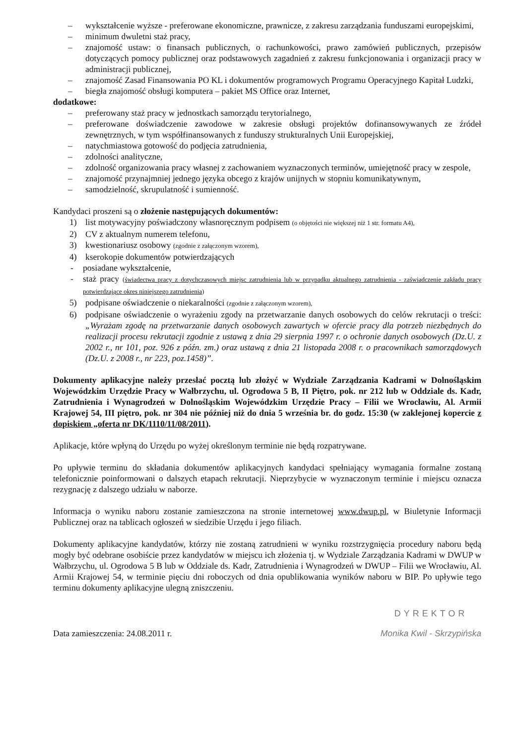– wykształcenie wyższe - preferowane ekonomiczne, prawnicze, z zakresu zarządzania funduszami europejskimi,
– minimum dwuletni staż pracy,
– znajomość ustaw: o finansach publicznych, o rachunkowości, prawo zamówień publicznych, przepisów dotyczących pomocy publicznej oraz podstawowych zagadnień z zakresu funkcjonowania i organizacji pracy w administracji publicznej,
– znajomość Zasad Finansowania PO KL i dokumentów programowych Programu Operacyjnego Kapitał Ludzki,
– biegła znajomość obsługi komputera – pakiet MS Office oraz Internet,
dodatkowe:
– preferowany staż pracy w jednostkach samorządu terytorialnego,
– preferowane doświadczenie zawodowe w zakresie obsługi projektów dofinansowywanych ze źródeł zewnętrznych, w tym współfinansowanych z funduszy strukturalnych Unii Europejskiej,
– natychmiastowa gotowość do podjęcia zatrudnienia,
– zdolności analityczne,
– zdolność organizowania pracy własnej z zachowaniem wyznaczonych terminów, umiejętność pracy w zespole,
– znajomość przynajmniej jednego języka obcego z krajów unijnych w stopniu komunikatywnym,
– samodzielność, skrupulatność i sumienność.
Kandydaci proszeni są o złożenie następujących dokumentów:
1) list motywacyjny poświadczony własnoręcznym podpisem (o objętości nie większej niż 1 str. formatu A4),
2) CV z aktualnym numerem telefonu,
3) kwestionariusz osobowy (zgodnie z załączonym wzorem),
4) kserokopie dokumentów potwierdzających
- posiadane wykształcenie,
- staż pracy (świadectwa pracy z dotychczasowych miejsc zatrudnienia lub w przypadku aktualnego zatrudnienia - zaświadczenie zakładu pracy potwierdzające okres niniejszego zatrudnienia)
5) podpisane oświadczenie o niekaralności (zgodnie z załączonym wzorem),
6) podpisane oświadczenie o wyrażeniu zgody na przetwarzanie danych osobowych do celów rekrutacji o treści: „Wyrażam zgodę na przetwarzanie danych osobowych zawartych w ofercie pracy dla potrzeb niezbędnych do realizacji procesu rekrutacji zgodnie z ustawą z dnia 29 sierpnia 1997 r. o ochronie danych osobowych (Dz.U. z 2002 r., nr 101, poz. 926 z późn. zm.) oraz ustawą z dnia 21 listopada 2008 r. o pracownikach samorządowych (Dz.U. z 2008 r., nr 223, poz.1458)”.
Dokumenty aplikacyjne należy przesłać pocztą lub złożyć w Wydziale Zarządzania Kadrami w Dolnośląskim Wojewódzkim Urzędzie Pracy w Wałbrzychu, ul. Ogrodowa 5 B, II Piętro, pok. nr 212 lub w Oddziale ds. Kadr, Zatrudnienia i Wynagrodzeń w Dolnośląskim Wojewódzkim Urzędzie Pracy – Filii we Wrocławiu, Al. Armii Krajowej 54, III piętro, pok. nr 304 nie później niż do dnia 5 września br. do godz. 15:30 (w zaklejonej kopercie z dopiskiem „oferta nr DK/1110/11/08/2011).
Aplikacje, które wpłyną do Urzędu po wyżej określonym terminie nie będą rozpatrywane.
Po upływie terminu do składania dokumentów aplikacyjnych kandydaci spełniający wymagania formalne zostaną telefonicznie poinformowani o dalszych etapach rekrutacji. Nieprzybycie w wyznaczonym terminie i miejscu oznacza rezygnację z dalszego udziału w naborze.
Informacja o wyniku naboru zostanie zamieszczona na stronie internetowej www.dwup.pl, w Biuletynie Informacji Publicznej oraz na tablicach ogłoszeń w siedzibie Urzędu i jego filiach.
Dokumenty aplikacyjne kandydatów, którzy nie zostaną zatrudnieni w wyniku rozstrzygnięcia procedury naboru będą mogły być odebrane osobiście przez kandydatów w miejscu ich złożenia tj. w Wydziale Zarządzania Kadrami w DWUP w Wałbrzychu, ul. Ogrodowa 5 B lub w Oddziale ds. Kadr, Zatrudnienia i Wynagrodzeń w DWUP – Filii we Wrocławiu, Al. Armii Krajowej 54, w terminie pięciu dni roboczych od dnia opublikowania wyników naboru w BIP. Po upływie tego terminu dokumenty aplikacyjne ulegną zniszczeniu.
Data zamieszczenia: 24.08.2011 r.
DYREKTOR
Monika Kwil - Skrzypińska